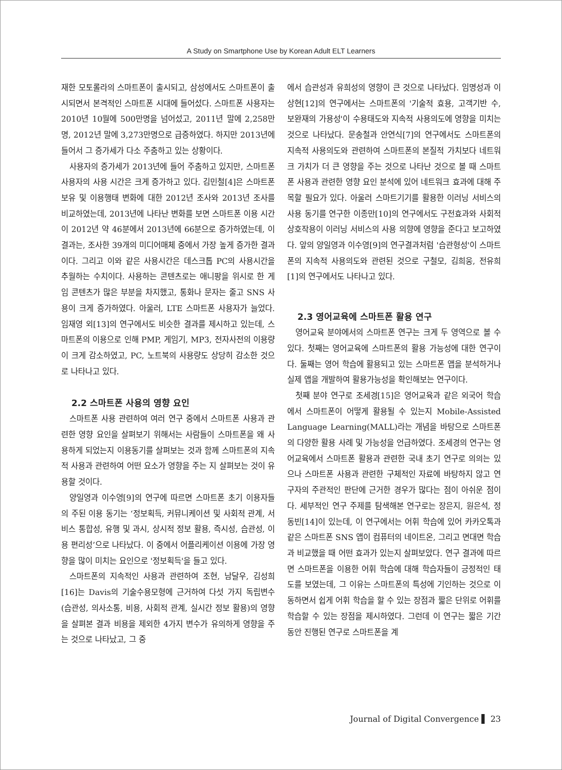A Study on Smartphone Use by Korean Adult ELT Learners
재한 모토롤라의 스마트폰이 출시되고, 삼성에서도 스마트폰이 출시되면서 본격적인 스마트폰 시대에 들어섰다. 스마트폰 사용자는 2010년 10월에 500만명을 넘어섰고, 2011년 말에 2,258만명, 2012년 말에 3,273만명으로 급증하였다. 하지만 2013년에 들어서 그 증가세가 다소 주춤하고 있는 상황이다.
사용자의 증가세가 2013년에 들어 주춤하고 있지만, 스마트폰 사용자의 사용 시간은 크게 증가하고 있다. 김민철[4]은 스마트폰 보유 및 이용행태 변화에 대한 2012년 조사와 2013년 조사를 비교하였는데, 2013년에 나타난 변화를 보면 스마트폰 이용 시간이 2012년 약 46분에서 2013년에 66분으로 증가하였는데, 이 결과는, 조사한 39개의 미디어매체 중에서 가장 높게 증가한 결과이다. 그리고 이와 같은 사용시간은 데스크톱 PC의 사용시간을 추월하는 수치이다. 사용하는 콘텐츠로는 애니팡을 위시로 한 게임 콘텐츠가 많은 부분을 차지했고, 통화나 문자는 줄고 SNS 사용이 크게 증가하였다. 아울러, LTE 스마트폰 사용자가 늘었다. 임재영 외[13]의 연구에서도 비슷한 결과를 제시하고 있는데, 스마트폰의 이용으로 인해 PMP, 게임기, MP3, 전자사전의 이용량이 크게 감소하였고, PC, 노트북의 사용량도 상당히 감소한 것으로 나타나고 있다.
2.2 스마트폰 사용의 영향 요인
스마트폰 사용 관련하여 여러 연구 중에서 스마트폰 사용과 관련한 영향 요인을 살펴보기 위해서는 사람들이 스마트폰을 왜 사용하게 되었는지 이용동기를 살펴보는 것과 함께 스마트폰의 지속적 사용과 관련하여 어떤 요소가 영향을 주는 지 살펴보는 것이 유용할 것이다.
양일영과 이수영[9]의 연구에 따르면 스마트폰 초기 이용자들의 주된 이용 동기는 ‘정보획득, 커뮤니케이션 및 사회적 관계, 서비스 통합성, 유행 및 과시, 상시적 정보 활용, 즉시성, 습관성, 이용 편리성’으로 나타났다. 이 중에서 어플리케이션 이용에 가장 영향을 많이 미치는 요인으로 '정보획득'을 들고 있다.
스마트폰의 지속적인 사용과 관련하여 조현, 남달우, 김성희[16]는 Davis의 기술수용모형에 근거하여 다섯 가지 독립변수(습관성, 의사소통, 비용, 사회적 관계, 실시간 정보 활용)의 영향을 살펴본 결과 비용을 제외한 4가지 변수가 유의하게 영향을 주는 것으로 나타났고, 그 중
에서 습관성과 유희성의 영향이 큰 것으로 나타났다. 임명성과 이상현[12]의 연구에서는 스마트폰의 '기술적 효용, 고객기반 수, 보완재의 가용성'이 수용태도와 지속적 사용의도에 영향을 미치는 것으로 나타났다. 문송철과 안연식[7]의 연구에서도 스마트폰의 지속적 사용의도와 관련하여 스마트폰의 본질적 가치보다 네트워크 가치가 더 큰 영향을 주는 것으로 나타난 것으로 볼 때 스마트폰 사용과 관련한 영향 요인 분석에 있어 네트워크 효과에 대해 주목할 필요가 있다. 아울러 스마트기기를 활용한 이러닝 서비스의 사용 동기를 연구한 이종만[10]의 연구에서도 구전효과와 사회적 상호작용이 이러닝 서비스의 사용 의향에 영향을 준다고 보고하였다. 앞의 양일영과 이수영[9]의 연구결과처럼 '습관형성'이 스마트폰의 지속적 사용의도와 관련된 것으로 구철모, 김희웅, 전유희[1]의 연구에서도 나타나고 있다.
2.3 영어교육에 스마트폰 활용 연구
영어교육 분야에서의 스마트폰 연구는 크게 두 영역으로 볼 수 있다. 첫째는 영어교육에 스마트폰의 활용 가능성에 대한 연구이다. 둘째는 영어 학습에 활용되고 있는 스마트폰 앱을 분석하거나 실제 앱을 개발하여 활용가능성을 확인해보는 연구이다.
첫째 분야 연구로 조세경[15]은 영어교육과 같은 외국어 학습에서 스마트폰이 어떻게 활용될 수 있는지 Mobile-Assisted Language Learning(MALL)라는 개념을 바탕으로 스마트폰의 다양한 활용 사례 및 가능성을 언급하였다. 조세경의 연구는 영어교육에서 스마트폰 활용과 관련한 국내 초기 연구로 의의는 있으나 스마트폰 사용과 관련한 구체적인 자료에 바탕하지 않고 연구자의 주관적인 판단에 근거한 경우가 많다는 점이 아쉬운 점이다. 세부적인 연구 주제를 탐색해본 연구로는 장은지, 원은석, 정동빈[14]이 있는데, 이 연구에서는 어휘 학습에 있어 카카오톡과 같은 스마트폰 SNS 앱이 컴퓨터의 네이트온, 그리고 면대면 학습과 비교했을 때 어떤 효과가 있는지 살펴보았다. 연구 결과에 따르면 스마트폰을 이용한 어휘 학습에 대해 학습자들이 긍정적인 태도를 보였는데, 그 이유는 스마트폰의 특성에 기인하는 것으로 이동하면서 쉽게 어휘 학습을 할 수 있는 장점과 짧은 단위로 어휘를 학습할 수 있는 장점을 제시하였다. 그런데 이 연구는 짧은 기간 동안 진행된 연구로 스마트폰을 계
Journal of Digital Convergence ▌ 23